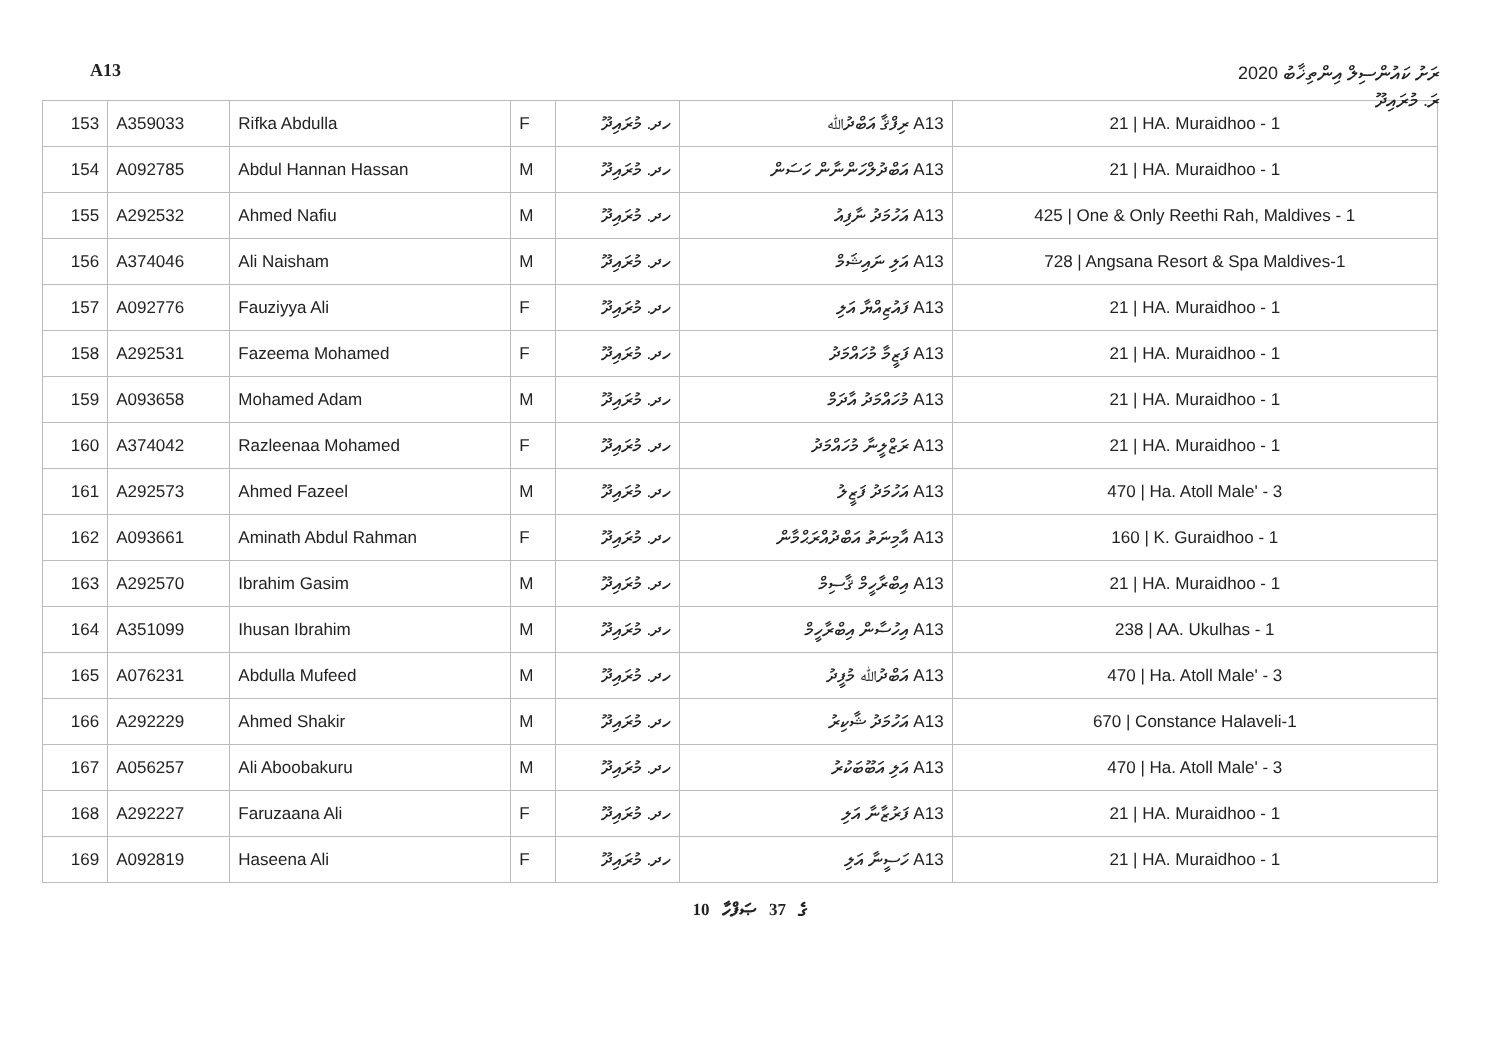A13 ރަށު ކައުންސިލް އިންތިޚާބު 2020
ރަ. މުރައިދޫ
| 153 | A359033 | Rifka Abdulla | F | ހދ. މުރައިދޫ | A13 ރިފްޤާ އަބްދުﷲ | 21 / HA. Muraidhoo - 1 |
| 154 | A092785 | Abdul Hannan Hassan | M | ހދ. މުރައިދޫ | A13 އަބްދުލްހަންނާން ހަސަން | 21 / HA. Muraidhoo - 1 |
| 155 | A292532 | Ahmed Nafiu | M | ހދ. މުރައިދޫ | A13 އަހުމަދު ނާފިއު | 425 / One & Only Reethi Rah, Maldives - 1 |
| 156 | A374046 | Ali Naisham | M | ހދ. މުރައިދޫ | A13 އަލި ނައިޝަމް | 728 / Angsana Resort & Spa Maldives-1 |
| 157 | A092776 | Fauziyya Ali | F | ހދ. މުރައިދޫ | A13 ފައުޒިއްޔާ އަލި | 21 / HA. Muraidhoo - 1 |
| 158 | A292531 | Fazeema Mohamed | F | ހދ. މުރައިދޫ | A13 ފަޒީމާ މުހައްމަދު | 21 / HA. Muraidhoo - 1 |
| 159 | A093658 | Mohamed Adam | M | ހދ. މުރައިދޫ | A13 މުހައްމަދު އާދަމް | 21 / HA. Muraidhoo - 1 |
| 160 | A374042 | Razleenaa Mohamed | F | ހދ. މުރައިދޫ | A13 ރަޒްލީނާ މުހައްމަދު | 21 / HA. Muraidhoo - 1 |
| 161 | A292573 | Ahmed Fazeel | M | ހދ. މުރައިދޫ | A13 އަހުމަދު ފަޒީލު | 470 / Ha. Atoll Male' - 3 |
| 162 | A093661 | Aminath Abdul Rahman | F | ހދ. މުރައިދޫ | A13 އާމިނަތު އަބްދުއްރަޙްމާން | 160 / K. Guraidhoo - 1 |
| 163 | A292570 | Ibrahim Gasim | M | ހދ. މުރައިދޫ | A13 އިބްރާހީމް ޤާސިމް | 21 / HA. Muraidhoo - 1 |
| 164 | A351099 | Ihusan Ibrahim | M | ހދ. މުރައިދޫ | A13 އިހުސާން އިބްރާހީމް | 238 / AA. Ukulhas - 1 |
| 165 | A076231 | Abdulla Mufeed | M | ހދ. މުރައިދޫ | A13 އަބްދުﷲ މުފީދު | 470 / Ha. Atoll Male' - 3 |
| 166 | A292229 | Ahmed Shakir | M | ހދ. މުރައިދޫ | A13 އަހުމަދު ޝާކިރު | 670 / Constance Halaveli-1 |
| 167 | A056257 | Ali Aboobakuru | M | ހދ. މުރައިދޫ | A13 އަލި އަބޫބަކުރު | 470 / Ha. Atoll Male' - 3 |
| 168 | A292227 | Faruzaana Ali | F | ހދ. މުރައިދޫ | A13 ފަރުޒާނާ އަލި | 21 / HA. Muraidhoo - 1 |
| 169 | A092819 | Haseena Ali | F | ހދ. މުރައިދޫ | A13 ހަސީނާ އަލި | 21 / HA. Muraidhoo - 1 |
10 ގެ 37 ޞަފްހާ